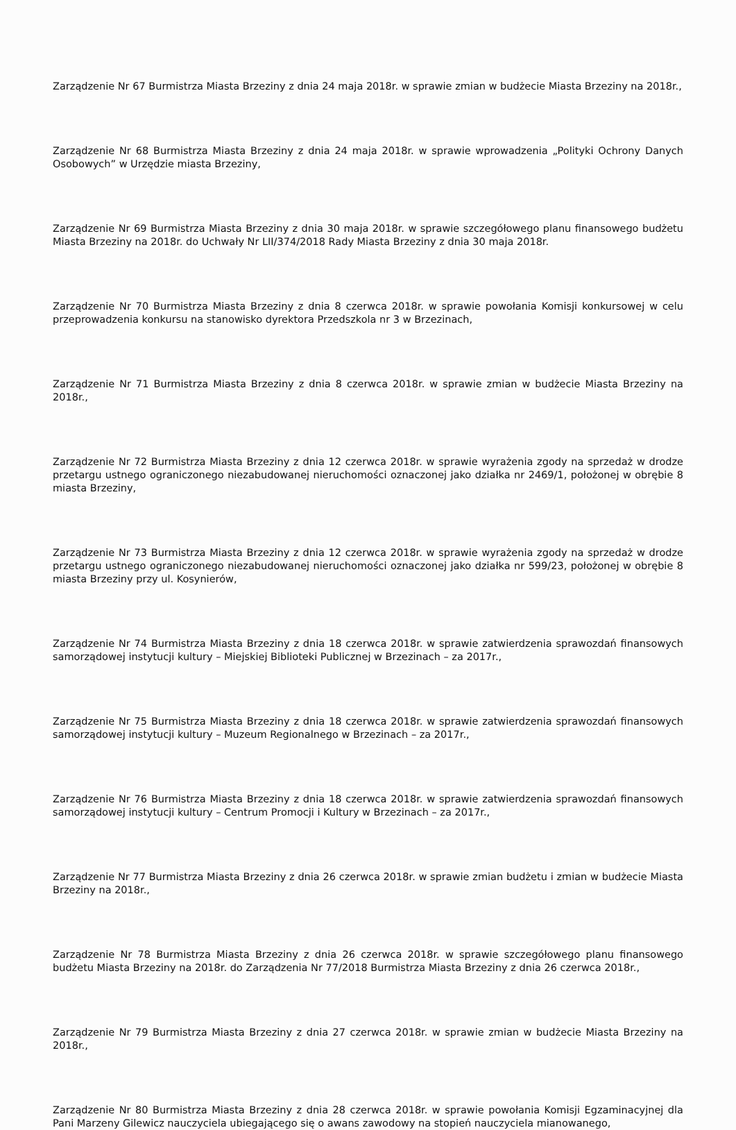Zarządzenie Nr 67 Burmistrza Miasta Brzeziny z dnia 24 maja 2018r. w sprawie zmian w budżecie Miasta Brzeziny na 2018r.,
Zarządzenie Nr 68 Burmistrza Miasta Brzeziny z dnia 24 maja 2018r. w sprawie wprowadzenia „Polityki Ochrony Danych Osobowych” w Urzędzie miasta Brzeziny,
Zarządzenie Nr 69 Burmistrza Miasta Brzeziny z dnia 30 maja 2018r. w sprawie szczegółowego planu finansowego budżetu Miasta Brzeziny na 2018r. do Uchwały Nr LII/374/2018 Rady Miasta Brzeziny z dnia 30 maja 2018r.
Zarządzenie Nr 70 Burmistrza Miasta Brzeziny z dnia 8 czerwca 2018r. w sprawie powołania Komisji konkursowej w celu przeprowadzenia konkursu na stanowisko dyrektora Przedszkola nr 3 w Brzezinach,
Zarządzenie Nr 71 Burmistrza Miasta Brzeziny z dnia 8 czerwca 2018r. w sprawie zmian w budżecie Miasta Brzeziny na 2018r.,
Zarządzenie Nr 72 Burmistrza Miasta Brzeziny z dnia 12 czerwca 2018r. w sprawie wyrażenia zgody na sprzedaż w drodze przetargu ustnego ograniczonego niezabudowanej nieruchomości oznaczonej jako działka nr 2469/1, położonej w obrębie 8 miasta Brzeziny,
Zarządzenie Nr 73 Burmistrza Miasta Brzeziny z dnia 12 czerwca 2018r. w sprawie wyrażenia zgody na sprzedaż w drodze przetargu ustnego ograniczonego niezabudowanej nieruchomości oznaczonej jako działka nr 599/23, położonej w obrębie 8 miasta Brzeziny przy ul. Kosynierów,
Zarządzenie Nr 74 Burmistrza Miasta Brzeziny z dnia 18 czerwca 2018r. w sprawie zatwierdzenia sprawozdań finansowych samorządowej instytucji kultury – Miejskiej Biblioteki Publicznej w Brzezinach – za 2017r.,
Zarządzenie Nr 75 Burmistrza Miasta Brzeziny z dnia 18 czerwca 2018r. w sprawie zatwierdzenia sprawozdań finansowych samorządowej instytucji kultury – Muzeum Regionalnego w Brzezinach – za 2017r.,
Zarządzenie Nr 76 Burmistrza Miasta Brzeziny z dnia 18 czerwca 2018r. w sprawie zatwierdzenia sprawozdań finansowych samorządowej instytucji kultury – Centrum Promocji i Kultury w Brzezinach – za 2017r.,
Zarządzenie Nr 77 Burmistrza Miasta Brzeziny z dnia 26 czerwca 2018r. w sprawie zmian budżetu i zmian w budżecie Miasta Brzeziny na 2018r.,
Zarządzenie Nr 78 Burmistrza Miasta Brzeziny z dnia 26 czerwca 2018r. w sprawie szczegółowego planu finansowego budżetu Miasta Brzeziny na 2018r. do Zarządzenia Nr 77/2018 Burmistrza Miasta Brzeziny z dnia 26 czerwca 2018r.,
Zarządzenie Nr 79 Burmistrza Miasta Brzeziny z dnia 27 czerwca 2018r. w sprawie zmian w budżecie Miasta Brzeziny na 2018r.,
Zarządzenie Nr 80 Burmistrza Miasta Brzeziny z dnia 28 czerwca 2018r. w sprawie powołania Komisji Egzaminacyjnej dla Pani Marzeny Gilewicz nauczyciela ubiegającego się o awans zawodowy na stopień nauczyciela mianowanego,